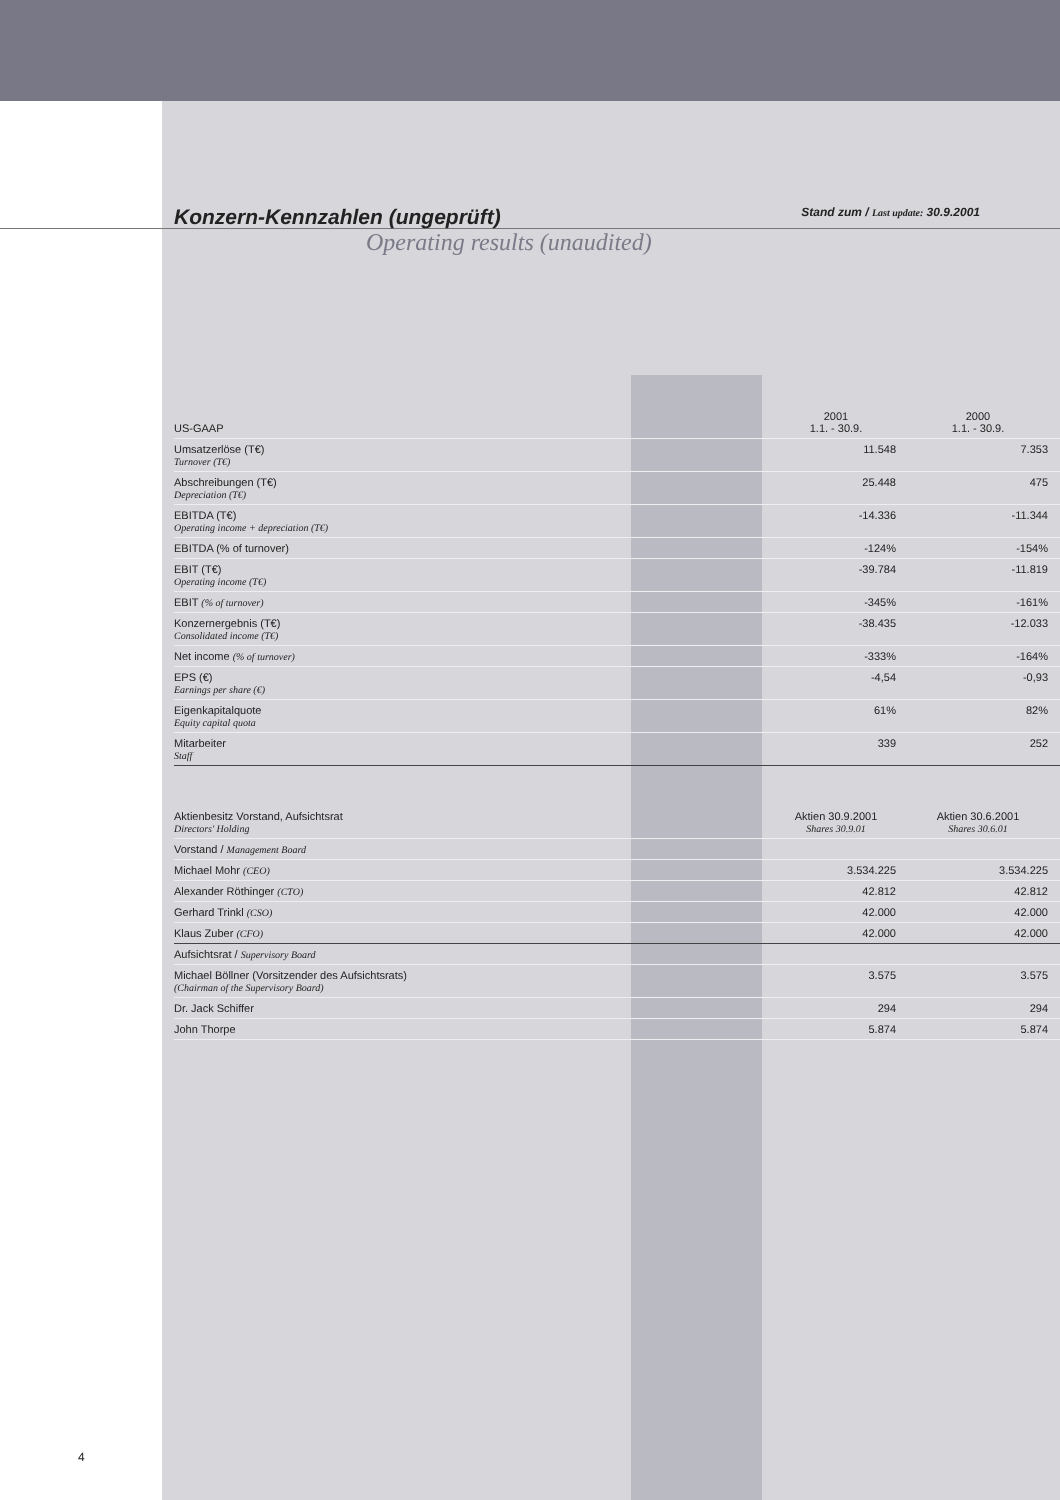Konzern-Kennzahlen (ungeprüft) Stand zum / Last update: 30.9.2001
Operating results (unaudited)
| US-GAAP | 2001 1.1. - 30.9. | 2000 1.1. - 30.9. | |
| --- | --- | --- | --- |
| Umsatzerlöse (T€) Turnover (T€) | 11.548 | 7.353 | |
| Abschreibungen (T€) Depreciation (T€) | 25.448 | 475 | |
| EBITDA (T€) Operating income + depreciation (T€) | -14.336 | -11.344 | |
| EBITDA (% of turnover) | -124% | -154% | |
| EBIT (T€) Operating income (T€) | -39.784 | -11.819 | |
| EBIT (% of turnover) | -345% | -161% | |
| Konzernergebnis (T€) Consolidated income (T€) | -38.435 | -12.033 | |
| Net income (% of turnover) | -333% | -164% | |
| EPS (€) Earnings per share (€) | -4,54 | -0,93 | |
| Eigenkapitalquote Equity capital quota | 61% | 82% | |
| Mitarbeiter Staff | 339 | 252 | |
| Aktienbesitz Vorstand, Aufsichtsrat Directors' Holding | Aktien 30.9.2001 Shares 30.9.01 | Aktien 30.6.2001 Shares 30.6.01 | |
| --- | --- | --- | --- |
| Vorstand / Management Board | | | |
| Michael Mohr (CEO) | 3.534.225 | 3.534.225 | |
| Alexander Röthinger (CTO) | 42.812 | 42.812 | |
| Gerhard Trinkl (CSO) | 42.000 | 42.000 | |
| Klaus Zuber (CFO) | 42.000 | 42.000 | |
| Aufsichtsrat / Supervisory Board | | | |
| Michael Böllner (Vorsitzender des Aufsichtsrats) (Chairman of the Supervisory Board) | 3.575 | 3.575 | |
| Dr. Jack Schiffer | 294 | 294 | |
| John Thorpe | 5.874 | 5.874 | |
4